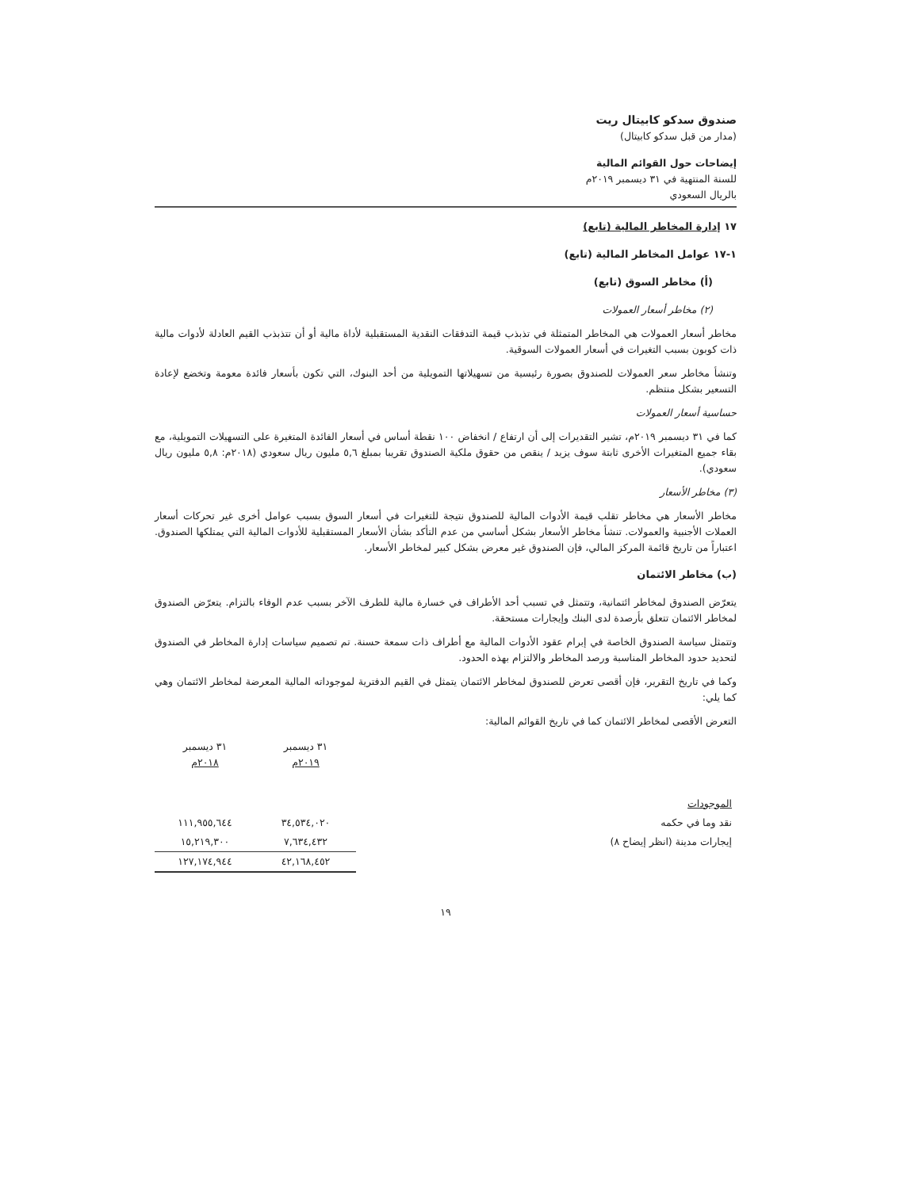صندوق سدكو كابيتال ريت
(مدار من قبل سدكو كابيتال)
إيضاحات حول القوائم المالية
للسنة المنتهية في ٣١ ديسمبر ٢٠١٩م
بالريال السعودي
١٧ إدارة المخاطر المالية (تابع)
١-١٧ عوامل المخاطر المالية (تابع)
(أ) مخاطر السوق (تابع)
(٢) مخاطر أسعار العمولات
مخاطر أسعار العمولات هي المخاطر المتمثلة في تذبذب قيمة التدفقات النقدية المستقبلية لأداة مالية أو أن تتذبذب القيم العادلة لأدوات مالية ذات كوبون بسبب التغيرات في أسعار العمولات السوقية.
وتنشأ مخاطر سعر العمولات للصندوق بصورة رئيسية من تسهيلاتها التمويلية من أحد البنوك، التي تكون بأسعار فائدة معومة وتخضع لإعادة التسعير بشكل منتظم.
حساسية أسعار العمولات
كما في ٣١ ديسمبر ٢٠١٩م، تشير التقديرات إلى أن ارتفاع / انخفاض ١٠٠ نقطة أساس في أسعار الفائدة المتغيرة على التسهيلات التمويلية، مع بقاء جميع المتغيرات الأخرى ثابتة سوف يزيد / ينقص من حقوق ملكية الصندوق تقريبا بمبلغ ٥,٦ مليون ريال سعودي (٢٠١٨م: ٥,٨ مليون ريال سعودي).
(٣) مخاطر الأسعار
مخاطر الأسعار هي مخاطر تقلب قيمة الأدوات المالية للصندوق نتيجة للتغيرات في أسعار السوق بسبب عوامل أخرى غير تحركات أسعار العملات الأجنبية والعمولات. تنشأ مخاطر الأسعار بشكل أساسي من عدم التأكد بشأن الأسعار المستقبلية للأدوات المالية التي يمتلكها الصندوق. اعتباراً من تاريخ قائمة المركز المالي، فإن الصندوق غير معرض بشكل كبير لمخاطر الأسعار.
(ب) مخاطر الائتمان
يتعرّض الصندوق لمخاطر ائتمانية، وتتمثل في تسبب أحد الأطراف في خسارة مالية للطرف الآخر بسبب عدم الوفاء بالتزام. يتعرّض الصندوق لمخاطر الائتمان تتعلق بأرصدة لدى البنك وإيجارات مستحقة.
وتتمثل سياسة الصندوق الخاصة في إبرام عقود الأدوات المالية مع أطراف ذات سمعة حسنة. تم تصميم سياسات إدارة المخاطر في الصندوق لتحديد حدود المخاطر المناسبة ورصد المخاطر والالتزام بهذه الحدود.
وكما في تاريخ التقرير، فإن أقصى تعرض للصندوق لمخاطر الائتمان يتمثل في القيم الدفترية لموجوداته المالية المعرضة لمخاطر الائتمان وهي كما يلي:
التعرض الأقصى لمخاطر الائتمان كما في تاريخ القوائم المالية:
| | ٣١ ديسمبر ٢٠١٩م | ٣١ ديسمبر ٢٠١٨م |
| --- | --- | --- |
| الموجودات | | |
| نقد وما في حكمه | ٣٤,٥٣٤,٠٢٠ | ١١١,٩٥٥,٦٤٤ |
| إيجارات مدينة (انظر إيضاح ٨) | ٧,٦٣٤,٤٣٢ | ١٥,٢١٩,٣٠٠ |
| | ٤٢,١٦٨,٤٥٢ | ١٢٧,١٧٤,٩٤٤ |
١٩